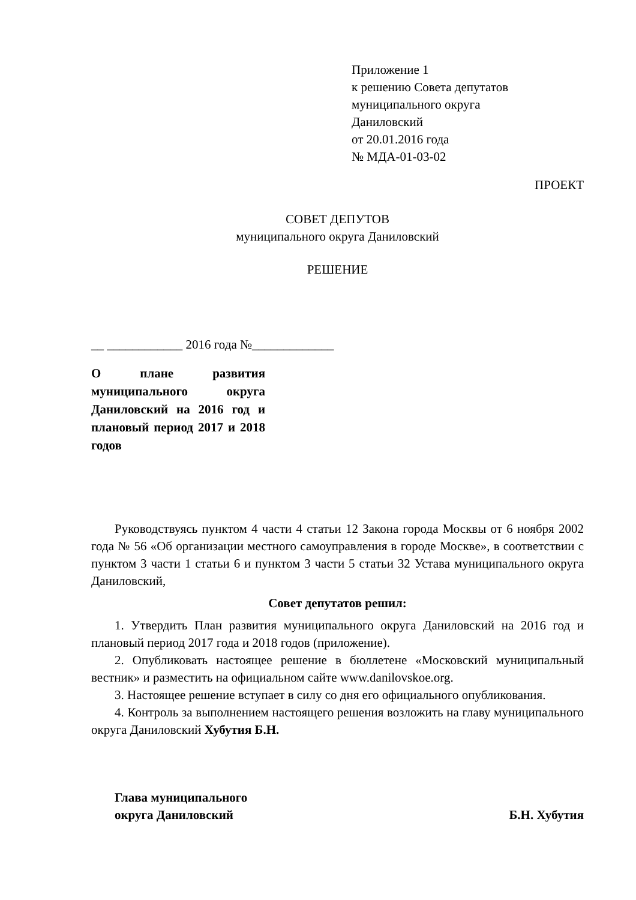Приложение 1
к решению Совета депутатов
муниципального округа
Даниловский
от 20.01.2016 года
№ МДА-01-03-02
ПРОЕКТ
СОВЕТ ДЕПУТОВ
муниципального округа Даниловский
РЕШЕНИЕ
__ ____________ 2016 года №_____________
О плане развития муниципального округа Даниловский на 2016 год и плановый период 2017 и 2018 годов
Руководствуясь пунктом 4 части 4 статьи 12 Закона города Москвы от 6 ноября 2002 года № 56 «Об организации местного самоуправления в городе Москве», в соответствии с пунктом 3 части 1 статьи 6 и пунктом 3 части 5 статьи 32 Устава муниципального округа Даниловский,
Совет депутатов решил:
1. Утвердить План развития муниципального округа Даниловский на 2016 год и плановый период 2017 года и 2018 годов (приложение).
2. Опубликовать настоящее решение в бюллетене «Московский муниципальный вестник» и разместить на официальном сайте www.danilovskoe.org.
3. Настоящее решение вступает в силу со дня его официального опубликования.
4. Контроль за выполнением настоящего решения возложить на главу муниципального округа Даниловский Хубутия Б.Н.
Глава муниципального
округа Даниловский
Б.Н. Хубутия